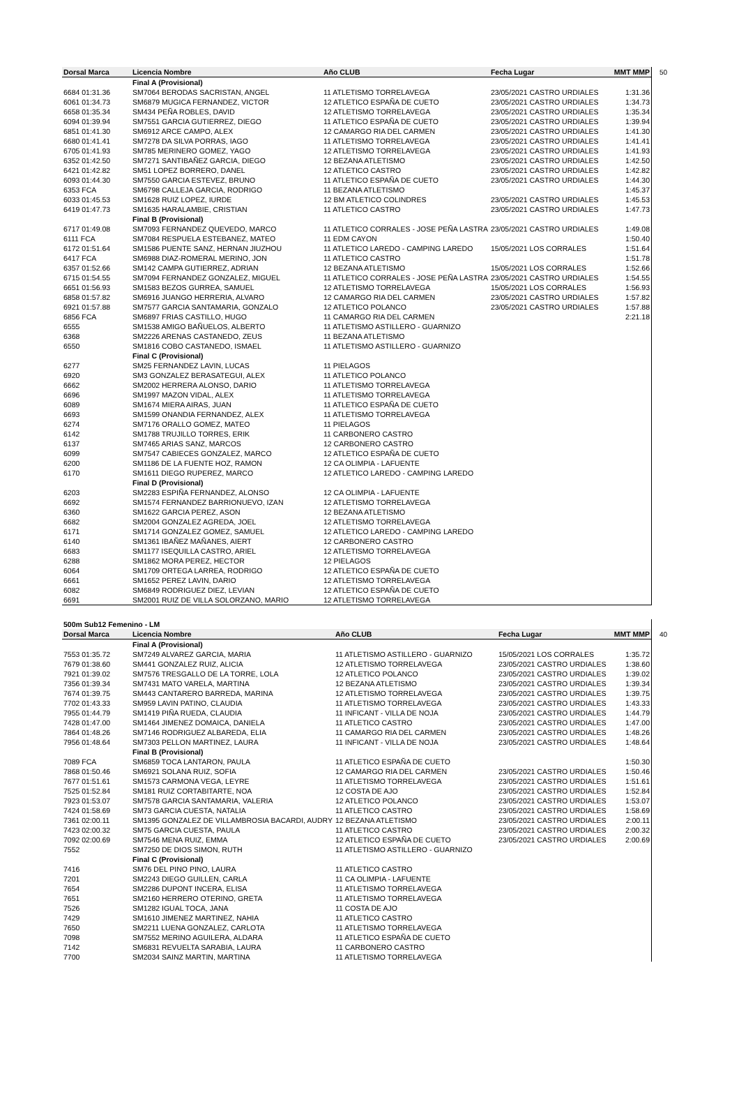50
| Dorsal Marca | Licencia Nombre | Año CLUB | Fecha Lugar | MMT MMP |
| --- | --- | --- | --- | --- |
| | Final A (Provisional) | | | |
| 6684 01:31.36 | SM7064 BERODAS SACRISTAN, ANGEL | 11 ATLETISMO TORRELAVEGA | 23/05/2021 CASTRO URDIALES | 1:31.36 |
| 6061 01:34.73 | SM6879 MUGICA FERNANDEZ, VICTOR | 12 ATLETICO ESPAÑA DE CUETO | 23/05/2021 CASTRO URDIALES | 1:34.73 |
| 6658 01:35.34 | SM434 PEÑA ROBLES, DAVID | 12 ATLETISMO TORRELAVEGA | 23/05/2021 CASTRO URDIALES | 1:35.34 |
| 6094 01:39.94 | SM7551 GARCIA GUTIERREZ, DIEGO | 11 ATLETICO ESPAÑA DE CUETO | 23/05/2021 CASTRO URDIALES | 1:39.94 |
| 6851 01:41.30 | SM6912 ARCE CAMPO, ALEX | 12 CAMARGO RIA DEL CARMEN | 23/05/2021 CASTRO URDIALES | 1:41.30 |
| 6680 01:41.41 | SM7278 DA SILVA PORRAS, IAGO | 11 ATLETISMO TORRELAVEGA | 23/05/2021 CASTRO URDIALES | 1:41.41 |
| 6705 01:41.93 | SM785 MERINERO GOMEZ, YAGO | 12 ATLETISMO TORRELAVEGA | 23/05/2021 CASTRO URDIALES | 1:41.93 |
| 6352 01:42.50 | SM7271 SANTIBAÑEZ GARCIA, DIEGO | 12 BEZANA ATLETISMO | 23/05/2021 CASTRO URDIALES | 1:42.50 |
| 6421 01:42.82 | SM51 LOPEZ BORRERO, DANEL | 12 ATLETICO CASTRO | 23/05/2021 CASTRO URDIALES | 1:42.82 |
| 6093 01:44.30 | SM7550 GARCIA ESTEVEZ, BRUNO | 11 ATLETICO ESPAÑA DE CUETO | 23/05/2021 CASTRO URDIALES | 1:44.30 |
| 6353 FCA | SM6798 CALLEJA GARCIA, RODRIGO | 11 BEZANA ATLETISMO | | 1:45.37 |
| 6033 01:45.53 | SM1628 RUIZ LOPEZ, IURDE | 12 BM ATLETICO COLINDRES | 23/05/2021 CASTRO URDIALES | 1:45.53 |
| 6419 01:47.73 | SM1635 HARALAMBIE, CRISTIAN | 11 ATLETICO CASTRO | 23/05/2021 CASTRO URDIALES | 1:47.73 |
| | Final B (Provisional) | | | |
| 6717 01:49.08 | SM7093 FERNANDEZ QUEVEDO, MARCO | 11 ATLETICO CORRALES - JOSE PEÑA LASTRA | 23/05/2021 CASTRO URDIALES | 1:49.08 |
| 6111 FCA | SM7084 RESPUELA ESTEBANEZ, MATEO | 11 EDM CAYON | | 1:50.40 |
| 6172 01:51.64 | SM1586 PUENTE SANZ, HERNAN JIUZHOU | 11 ATLETICO LAREDO - CAMPING LAREDO | 15/05/2021 LOS CORRALES | 1:51.64 |
| 6417 FCA | SM6988 DIAZ-ROMERAL MERINO, JON | 11 ATLETICO CASTRO | | 1:51.78 |
| 6357 01:52.66 | SM142 CAMPA GUTIERREZ, ADRIAN | 12 BEZANA ATLETISMO | 15/05/2021 LOS CORRALES | 1:52.66 |
| 6715 01:54.55 | SM7094 FERNANDEZ GONZALEZ, MIGUEL | 11 ATLETICO CORRALES - JOSE PEÑA LASTRA | 23/05/2021 CASTRO URDIALES | 1:54.55 |
| 6651 01:56.93 | SM1583 BEZOS GURREA, SAMUEL | 12 ATLETISMO TORRELAVEGA | 15/05/2021 LOS CORRALES | 1:56.93 |
| 6858 01:57.82 | SM6916 JUANGO HERRERIA, ALVARO | 12 CAMARGO RIA DEL CARMEN | 23/05/2021 CASTRO URDIALES | 1:57.82 |
| 6921 01:57.88 | SM7577 GARCIA SANTAMARIA, GONZALO | 12 ATLETICO POLANCO | 23/05/2021 CASTRO URDIALES | 1:57.88 |
| 6856 FCA | SM6897 FRIAS CASTILLO, HUGO | 11 CAMARGO RIA DEL CARMEN | | 2:21.18 |
| 6555 | SM1538 AMIGO BAÑUELOS, ALBERTO | 11 ATLETISMO ASTILLERO - GUARNIZO | | |
| 6368 | SM2226 ARENAS CASTANEDO, ZEUS | 11 BEZANA ATLETISMO | | |
| 6550 | SM1816 COBO CASTANEDO, ISMAEL | 11 ATLETISMO ASTILLERO - GUARNIZO | | |
| | Final C (Provisional) | | | |
| 6277 | SM25 FERNANDEZ LAVIN, LUCAS | 11 PIELAGOS | | |
| 6920 | SM3 GONZALEZ BERASATEGUI, ALEX | 11 ATLETICO POLANCO | | |
| 6662 | SM2002 HERRERA ALONSO, DARIO | 11 ATLETISMO TORRELAVEGA | | |
| 6696 | SM1997 MAZON VIDAL, ALEX | 11 ATLETISMO TORRELAVEGA | | |
| 6089 | SM1674 MIERA AIRAS, JUAN | 11 ATLETICO ESPAÑA DE CUETO | | |
| 6693 | SM1599 ONANDIA FERNANDEZ, ALEX | 11 ATLETISMO TORRELAVEGA | | |
| 6274 | SM7176 ORALLO GOMEZ, MATEO | 11 PIELAGOS | | |
| 6142 | SM1788 TRUJILLO TORRES, ERIK | 11 CARBONERO CASTRO | | |
| 6137 | SM7465 ARIAS SANZ, MARCOS | 12 CARBONERO CASTRO | | |
| 6099 | SM7547 CABIECES GONZALEZ, MARCO | 12 ATLETICO ESPAÑA DE CUETO | | |
| 6200 | SM1186 DE LA FUENTE HOZ, RAMON | 12 CA OLIMPIA - LAFUENTE | | |
| 6170 | SM1611 DIEGO RUPEREZ, MARCO | 12 ATLETICO LAREDO - CAMPING LAREDO | | |
| | Final D (Provisional) | | | |
| 6203 | SM2283 ESPIÑA FERNANDEZ, ALONSO | 12 CA OLIMPIA - LAFUENTE | | |
| 6692 | SM1574 FERNANDEZ BARRIONUEVO, IZAN | 12 ATLETISMO TORRELAVEGA | | |
| 6360 | SM1622 GARCIA PEREZ, ASON | 12 BEZANA ATLETISMO | | |
| 6682 | SM2004 GONZALEZ AGREDA, JOEL | 12 ATLETISMO TORRELAVEGA | | |
| 6171 | SM1714 GONZALEZ GOMEZ, SAMUEL | 12 ATLETICO LAREDO - CAMPING LAREDO | | |
| 6140 | SM1361 IBAÑEZ MAÑANES, AIERT | 12 CARBONERO CASTRO | | |
| 6683 | SM1177 ISEQUILLA CASTRO, ARIEL | 12 ATLETISMO TORRELAVEGA | | |
| 6288 | SM1862 MORA PEREZ, HECTOR | 12 PIELAGOS | | |
| 6064 | SM1709 ORTEGA LARREA, RODRIGO | 12 ATLETICO ESPAÑA DE CUETO | | |
| 6661 | SM1652 PEREZ LAVIN, DARIO | 12 ATLETISMO TORRELAVEGA | | |
| 6082 | SM6849 RODRIGUEZ DIEZ, LEVIAN | 12 ATLETICO ESPAÑA DE CUETO | | |
| 6691 | SM2001 RUIZ DE VILLA SOLORZANO, MARIO | 12 ATLETISMO TORRELAVEGA | | |
40
| 500m Sub12 Femenino - LM | | | | |
| Dorsal Marca | Licencia Nombre | Año CLUB | Fecha Lugar | MMT MMP |
| | Final A (Provisional) | | | |
| 7553 01:35.72 | SM7249 ALVAREZ GARCIA, MARIA | 11 ATLETISMO ASTILLERO - GUARNIZO | 15/05/2021 LOS CORRALES | 1:35.72 |
| 7679 01:38.60 | SM441 GONZALEZ RUIZ, ALICIA | 12 ATLETISMO TORRELAVEGA | 23/05/2021 CASTRO URDIALES | 1:38.60 |
| 7921 01:39.02 | SM7576 TRESGALLO DE LA TORRE, LOLA | 12 ATLETICO POLANCO | 23/05/2021 CASTRO URDIALES | 1:39.02 |
| 7356 01:39.34 | SM7431 MATO VARELA, MARTINA | 12 BEZANA ATLETISMO | 23/05/2021 CASTRO URDIALES | 1:39.34 |
| 7674 01:39.75 | SM443 CANTARERO BARREDA, MARINA | 12 ATLETISMO TORRELAVEGA | 23/05/2021 CASTRO URDIALES | 1:39.75 |
| 7702 01:43.33 | SM959 LAVIN PATINO, CLAUDIA | 11 ATLETISMO TORRELAVEGA | 23/05/2021 CASTRO URDIALES | 1:43.33 |
| 7955 01:44.79 | SM1419 PIÑA RUEDA, CLAUDIA | 11 INFICANT - VILLA DE NOJA | 23/05/2021 CASTRO URDIALES | 1:44.79 |
| 7428 01:47.00 | SM1464 JIMENEZ DOMAICA, DANIELA | 11 ATLETICO CASTRO | 23/05/2021 CASTRO URDIALES | 1:47.00 |
| 7864 01:48.26 | SM7146 RODRIGUEZ ALBAREDA, ELIA | 11 CAMARGO RIA DEL CARMEN | 23/05/2021 CASTRO URDIALES | 1:48.26 |
| 7956 01:48.64 | SM7303 PELLON MARTINEZ, LAURA | 11 INFICANT - VILLA DE NOJA | 23/05/2021 CASTRO URDIALES | 1:48.64 |
| | Final B (Provisional) | | | |
| 7089 FCA | SM6859 TOCA LANTARON, PAULA | 11 ATLETICO ESPAÑA DE CUETO | | 1:50.30 |
| 7868 01:50.46 | SM6921 SOLANA RUIZ, SOFIA | 12 CAMARGO RIA DEL CARMEN | 23/05/2021 CASTRO URDIALES | 1:50.46 |
| 7677 01:51.61 | SM1573 CARMONA VEGA, LEYRE | 11 ATLETISMO TORRELAVEGA | 23/05/2021 CASTRO URDIALES | 1:51.61 |
| 7525 01:52.84 | SM181 RUIZ CORTABITARTE, NOA | 12 COSTA DE AJO | 23/05/2021 CASTRO URDIALES | 1:52.84 |
| 7923 01:53.07 | SM7578 GARCIA SANTAMARIA, VALERIA | 12 ATLETICO POLANCO | 23/05/2021 CASTRO URDIALES | 1:53.07 |
| 7424 01:58.69 | SM73 GARCIA CUESTA, NATALIA | 11 ATLETICO CASTRO | 23/05/2021 CASTRO URDIALES | 1:58.69 |
| 7361 02:00.11 | SM1395 GONZALEZ DE VILLAMBROSIA BACARDI, AUDRY | 12 BEZANA ATLETISMO | 23/05/2021 CASTRO URDIALES | 2:00.11 |
| 7423 02:00.32 | SM75 GARCIA CUESTA, PAULA | 11 ATLETICO CASTRO | 23/05/2021 CASTRO URDIALES | 2:00.32 |
| 7092 02:00.69 | SM7546 MENA RUIZ, EMMA | 12 ATLETICO ESPAÑA DE CUETO | 23/05/2021 CASTRO URDIALES | 2:00.69 |
| 7552 | SM7250 DE DIOS SIMON, RUTH | 11 ATLETISMO ASTILLERO - GUARNIZO | | |
| | Final C (Provisional) | | | |
| 7416 | SM76 DEL PINO PINO, LAURA | 11 ATLETICO CASTRO | | |
| 7201 | SM2243 DIEGO GUILLEN, CARLA | 11 CA OLIMPIA - LAFUENTE | | |
| 7654 | SM2286 DUPONT INCERA, ELISA | 11 ATLETISMO TORRELAVEGA | | |
| 7651 | SM2160 HERRERO OTERINO, GRETA | 11 ATLETISMO TORRELAVEGA | | |
| 7526 | SM1282 IGUAL TOCA, JANA | 11 COSTA DE AJO | | |
| 7429 | SM1610 JIMENEZ MARTINEZ, NAHIA | 11 ATLETICO CASTRO | | |
| 7650 | SM2211 LUENA GONZALEZ, CARLOTA | 11 ATLETISMO TORRELAVEGA | | |
| 7098 | SM7552 MERINO AGUILERA, ALDARA | 11 ATLETICO ESPAÑA DE CUETO | | |
| 7142 | SM6831 REVUELTA SARABIA, LAURA | 11 CARBONERO CASTRO | | |
| 7700 | SM2034 SAINZ MARTIN, MARTINA | 11 ATLETISMO TORRELAVEGA | | |